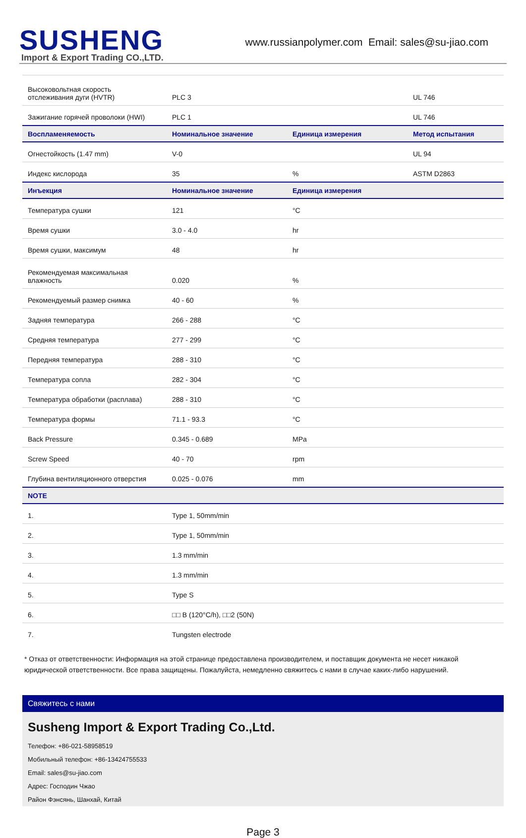SUSHENG
Import & Export Trading CO.,LTD.
www.russianpolymer.com Email: sales@su-jiao.com
| Высоковольтная скорость отслеживания дуги (HVTR) | PLC 3 | | UL 746 |
| Зажигание горячей проволоки (HWI) | PLC 1 | | UL 746 |
| Воспламеняемость | Номинальное значение | Единица измерения | Метод испытания |
| Огнестойкость (1.47 mm) | V-0 | | UL 94 |
| Индекс кислорода | 35 | % | ASTM D2863 |
| Инъекция | Номинальное значение | Единица измерения | |
| Температура сушки | 121 | °C | |
| Время сушки | 3.0 - 4.0 | hr | |
| Время сушки, максимум | 48 | hr | |
| Рекомендуемая максимальная влажность | 0.020 | % | |
| Рекомендуемый размер снимка | 40 - 60 | % | |
| Задняя температура | 266 - 288 | °C | |
| Средняя температура | 277 - 299 | °C | |
| Передняя температура | 288 - 310 | °C | |
| Температура сопла | 282 - 304 | °C | |
| Температура обработки (расплава) | 288 - 310 | °C | |
| Температура формы | 71.1 - 93.3 | °C | |
| Back Pressure | 0.345 - 0.689 | MPa | |
| Screw Speed | 40 - 70 | rpm | |
| Глубина вентиляционного отверстия | 0.025 - 0.076 | mm | |
| NOTE | | | |
| 1. | Type 1, 50mm/min | | |
| 2. | Type 1, 50mm/min | | |
| 3. | 1.3 mm/min | | |
| 4. | 1.3 mm/min | | |
| 5. | Type S | | |
| 6. | □□ B (120°C/h), □□2 (50N) | | |
| 7. | Tungsten electrode | | |
* Отказ от ответственности: Информация на этой странице предоставлена производителем, и поставщик документа не несет никакой юридической ответственности. Все права защищены. Пожалуйста, немедленно свяжитесь с нами в случае каких-либо нарушений.
Свяжитесь с нами
Susheng Import & Export Trading Co.,Ltd.
Телефон: +86-021-58958519
Мобильный телефон: +86-13424755533
Email: sales@su-jiao.com
Адрес: Господин Чжао
Район Фэнсянь, Шанхай, Китай
Page 3